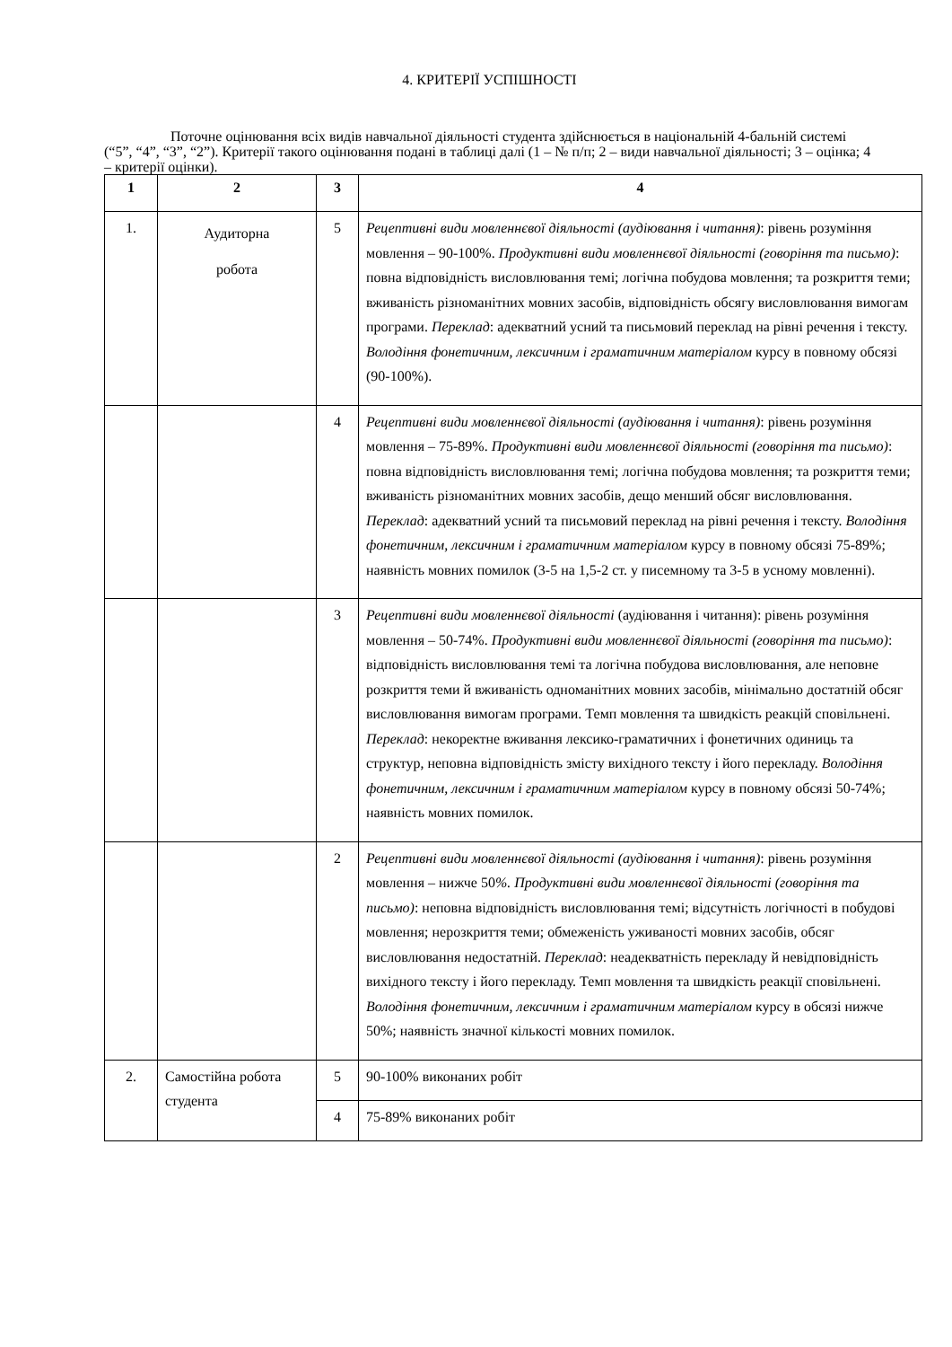4. КРИТЕРІЇ УСПІШНОСТІ
Поточне оцінювання всіх видів навчальної діяльності студента здійснюється в національній 4-бальній системі (“5”, “4”, “3”, “2”). Критерії такого оцінювання подані в таблиці далі (1 – № п/п; 2 – види навчальної діяльності; 3 – оцінка; 4 – критерії оцінки).
| 1 | 2 | 3 | 4 |
| --- | --- | --- | --- |
| 1. | Аудиторна робота | 5 | Рецептивні види мовленнєвої діяльності (аудіювання і читання) : рівень розуміння мовлення – 90-100%. Продуктивні види мовленнєвої діяльності (говоріння та письмо) : повна відповідність висловлювання темі; логічна побудова мовлення; та розкриття теми; вживаність різноманітних мовних засобів, відповідність обсягу висловлювання вимогам програми. Переклад : адекватний усний та письмовий переклад на рівні речення і тексту. Володіння фонетичним, лексичним і граматичним матеріалом курсу в повному обсязі (90-100%). |
| | | 4 | Рецептивні види мовленнєвої діяльності (аудіювання і читання) : рівень розуміння мовлення – 75-89%. Продуктивні види мовленнєвої діяльності (говоріння та письмо) : повна відповідність висловлювання темі; логічна побудова мовлення; та розкриття теми; вживаність різноманітних мовних засобів, дещо менший обсяг висловлювання. Переклад : адекватний усний та письмовий переклад на рівні речення і тексту. Володіння фонетичним, лексичним і граматичним матеріалом курсу в повному обсязі 75-89%; наявність мовних помилок (3-5 на 1,5-2 ст. у писемному та 3-5 в усному мовленні). |
| | | 3 | Рецептивні види мовленнєвої діяльності (аудіювання і читання): рівень розуміння мовлення – 50-74%. Продуктивні види мовленнєвої діяльності (говоріння та письмо) : відповідність висловлювання темі та логічна побудова висловлювання, але неповне розкриття теми й вживаність одноманітних мовних засобів, мінімально достатній обсяг висловлювання вимогам програми. Темп мовлення та швидкість реакцій сповільнені. Переклад : некоректне вживання лексико-граматичних і фонетичних одиниць та структур, неповна відповідність змісту вихідного тексту і його перекладу. Володіння фонетичним, лексичним і граматичним матеріалом курсу в повному обсязі 50-74%; наявність мовних помилок. |
| | | 2 | Рецептивні види мовленнєвої діяльності (аудіювання і читання) : рівень розуміння мовлення – нижче 50 %. Продуктивні види мовленнєвої діяльності (говоріння та письмо) : неповна відповідність висловлювання темі; відсутність логічності в побудові мовлення; нерозкриття теми; обмеженість уживаності мовних засобів, обсяг висловлювання недостатній. Переклад : неадекватність перекладу й невідповідність вихідного тексту і його перекладу. Темп мовлення та швидкість реакції сповільнені. Володіння фонетичним, лексичним і граматичним матеріалом курсу в обсязі нижче 50%; наявність значної кількості мовних помилок. |
| 2. | Самостійна робота студента | 5 | 90-100% виконаних робіт |
| | | 4 | 75-89% виконаних робіт |